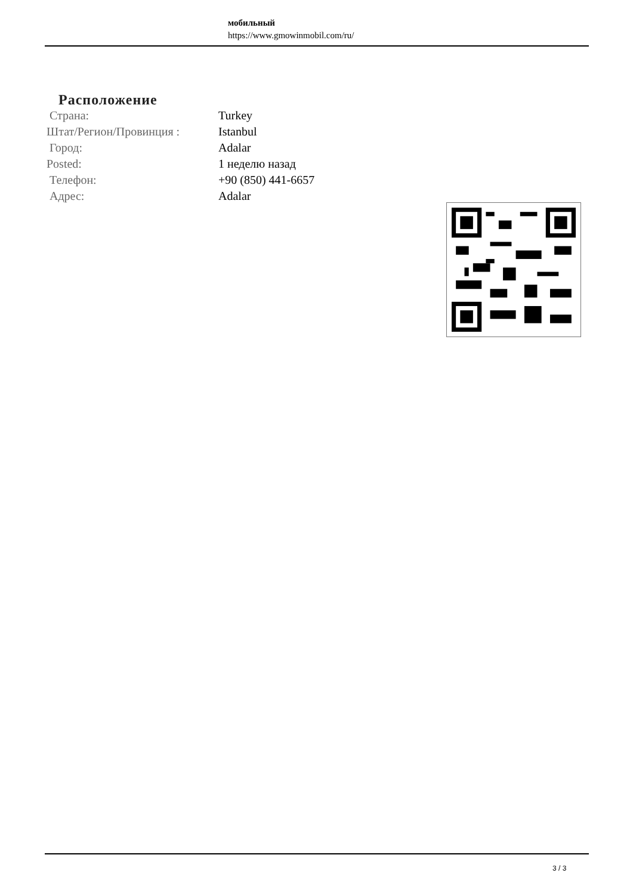мобильный
https://www.gmowinmobil.com/ru/
Расположение
| Страна: | Turkey |
| Штат/Регион/Провинция : | Istanbul |
| Город: | Adalar |
| Posted: | 1 неделю назад |
| Телефон: | +90 (850) 441-6657 |
| Адрес: | Adalar |
3 / 3